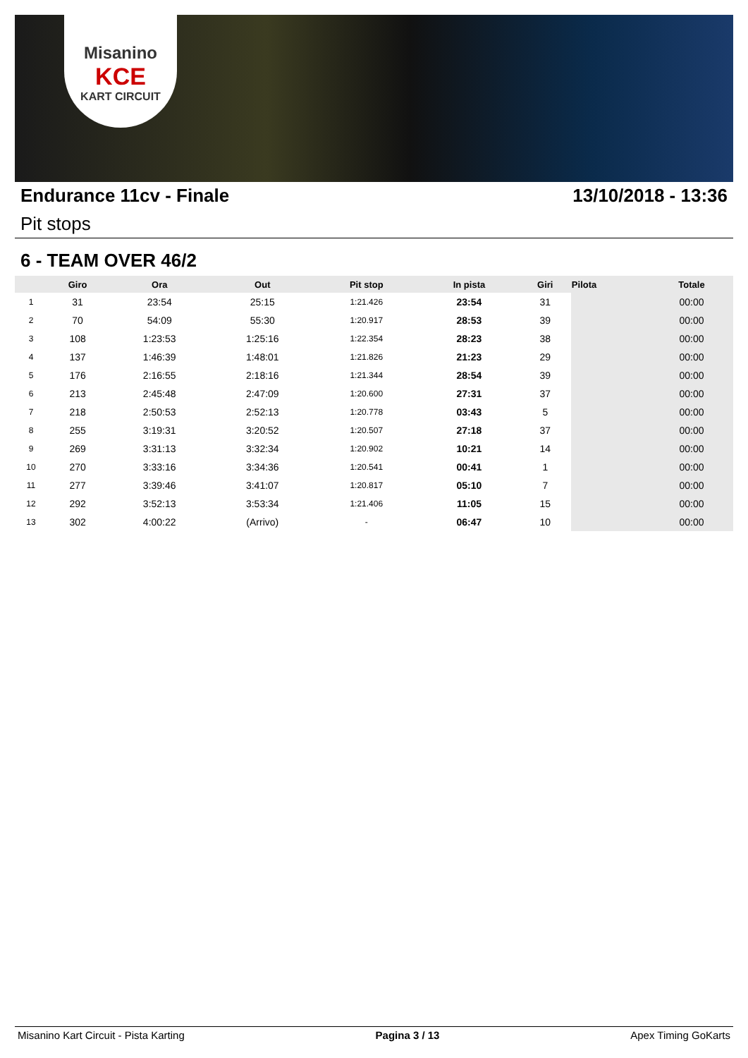Misanino
KCE
KART CIRCUIT
Endurance 11cv - Finale 13/10/2018 - 13:36
Pit stops
6 - TEAM OVER 46/2
| | Giro | Ora | Out | Pit stop | In pista | Giri | Pilota | Totale |
| --- | --- | --- | --- | --- | --- | --- | --- | --- |
| 1 | 31 | 23:54 | 25:15 | 1:21.426 | 23:54 | 31 | | 00:00 |
| 2 | 70 | 54:09 | 55:30 | 1:20.917 | 28:53 | 39 | | 00:00 |
| 3 | 108 | 1:23:53 | 1:25:16 | 1:22.354 | 28:23 | 38 | | 00:00 |
| 4 | 137 | 1:46:39 | 1:48:01 | 1:21.826 | 21:23 | 29 | | 00:00 |
| 5 | 176 | 2:16:55 | 2:18:16 | 1:21.344 | 28:54 | 39 | | 00:00 |
| 6 | 213 | 2:45:48 | 2:47:09 | 1:20.600 | 27:31 | 37 | | 00:00 |
| 7 | 218 | 2:50:53 | 2:52:13 | 1:20.778 | 03:43 | 5 | | 00:00 |
| 8 | 255 | 3:19:31 | 3:20:52 | 1:20.507 | 27:18 | 37 | | 00:00 |
| 9 | 269 | 3:31:13 | 3:32:34 | 1:20.902 | 10:21 | 14 | | 00:00 |
| 10 | 270 | 3:33:16 | 3:34:36 | 1:20.541 | 00:41 | 1 | | 00:00 |
| 11 | 277 | 3:39:46 | 3:41:07 | 1:20.817 | 05:10 | 7 | | 00:00 |
| 12 | 292 | 3:52:13 | 3:53:34 | 1:21.406 | 11:05 | 15 | | 00:00 |
| 13 | 302 | 4:00:22 | (Arrivo) | - | 06:47 | 10 | | 00:00 |
Misanino Kart Circuit - Pista Karting Pagina 3 / 13 Apex Timing GoKarts